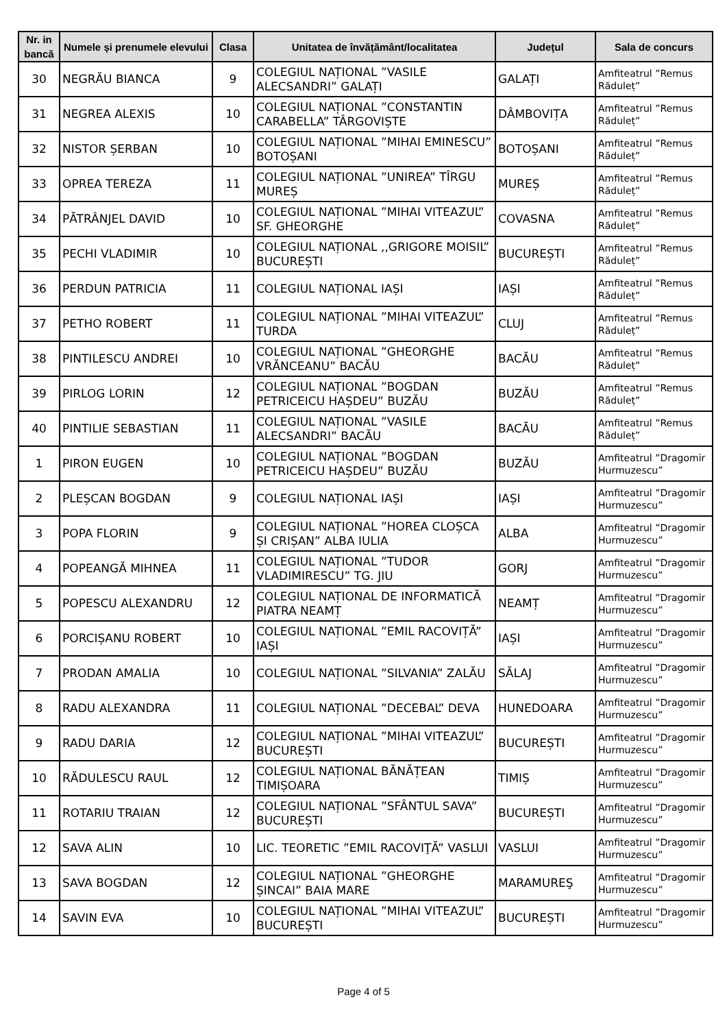| Nr. in bancă | Numele și prenumele elevului | Clasa | Unitatea de învățământ/localitatea | Județul | Sala de concurs |
| --- | --- | --- | --- | --- | --- |
| 30 | NEGRĂU BIANCA | 9 | COLEGIUL NAȚIONAL ”VASILE ALECSANDRI” GALAȚI | GALAȚI | Amfiteatrul ”Remus Răduleț” |
| 31 | NEGREA ALEXIS | 10 | COLEGIUL NAȚIONAL ”CONSTANTIN CARABELLA” TÂRGOVIȘTE | DÂMBOVIȚA | Amfiteatrul ”Remus Răduleț” |
| 32 | NISTOR ȘERBAN | 10 | COLEGIUL NAȚIONAL ”MIHAI EMINESCU” BOTOȘANI | BOTOȘANI | Amfiteatrul ”Remus Răduleț” |
| 33 | OPREA TEREZA | 11 | COLEGIUL NAȚIONAL ”UNIREA” TÎRGU MUREȘ | MUREȘ | Amfiteatrul ”Remus Răduleț” |
| 34 | PĂTRÂNJEL DAVID | 10 | COLEGIUL NAȚIONAL ”MIHAI VITEAZUL” SF. GHEORGHE | COVASNA | Amfiteatrul ”Remus Răduleț” |
| 35 | PECHI VLADIMIR | 10 | COLEGIUL NAȚIONAL ,,GRIGORE MOISIL” BUCUREȘTI | BUCUREȘTI | Amfiteatrul ”Remus Răduleț” |
| 36 | PERDUN PATRICIA | 11 | COLEGIUL NAȚIONAL IAȘI | IAȘI | Amfiteatrul ”Remus Răduleț” |
| 37 | PETHO ROBERT | 11 | COLEGIUL NAȚIONAL ”MIHAI VITEAZUL” TURDA | CLUJ | Amfiteatrul ”Remus Răduleț” |
| 38 | PINTILESCU ANDREI | 10 | COLEGIUL NAȚIONAL ”GHEORGHE VRĂNCEANU” BACĂU | BACĂU | Amfiteatrul ”Remus Răduleț” |
| 39 | PIRLOG LORIN | 12 | COLEGIUL NAȚIONAL ”BOGDAN PETRICEICU HAȘDEU” BUZĂU | BUZĂU | Amfiteatrul ”Remus Răduleț” |
| 40 | PINTILIE SEBASTIAN | 11 | COLEGIUL NAȚIONAL ”VASILE ALECSANDRI” BACĂU | BACĂU | Amfiteatrul ”Remus Răduleț” |
| 1 | PIRON EUGEN | 10 | COLEGIUL NAȚIONAL ”BOGDAN PETRICEICU HAȘDEU” BUZĂU | BUZĂU | Amfiteatrul ”Dragomir Hurmuzescu” |
| 2 | PLEȘCAN BOGDAN | 9 | COLEGIUL NAȚIONAL IAȘI | IAȘI | Amfiteatrul ”Dragomir Hurmuzescu” |
| 3 | POPA FLORIN | 9 | COLEGIUL NAȚIONAL ”HOREA CLOȘCA ȘI CRIȘAN” ALBA IULIA | ALBA | Amfiteatrul ”Dragomir Hurmuzescu” |
| 4 | POPEANGĂ MIHNEA | 11 | COLEGIUL NAȚIONAL ”TUDOR VLADIMIRESCU” TG. JIU | GORJ | Amfiteatrul ”Dragomir Hurmuzescu” |
| 5 | POPESCU ALEXANDRU | 12 | COLEGIUL NAȚIONAL DE INFORMATICĂ PIATRA NEAMȚ | NEAMȚ | Amfiteatrul ”Dragomir Hurmuzescu” |
| 6 | PORCIȘANU ROBERT | 10 | COLEGIUL NAȚIONAL ”EMIL RACOVIȚĂ” IAȘI | IAȘI | Amfiteatrul ”Dragomir Hurmuzescu” |
| 7 | PRODAN AMALIA | 10 | COLEGIUL NAȚIONAL ”SILVANIA” ZALĂU | SĂLAJ | Amfiteatrul ”Dragomir Hurmuzescu” |
| 8 | RADU ALEXANDRA | 11 | COLEGIUL NAȚIONAL ”DECEBAL” DEVA | HUNEDOARA | Amfiteatrul ”Dragomir Hurmuzescu” |
| 9 | RADU DARIA | 12 | COLEGIUL NAȚIONAL ”MIHAI VITEAZUL” BUCUREȘTI | BUCUREȘTI | Amfiteatrul ”Dragomir Hurmuzescu” |
| 10 | RĂDULESCU RAUL | 12 | COLEGIUL NAȚIONAL BĂNĂȚEAN TIMIȘOARA | TIMIȘ | Amfiteatrul ”Dragomir Hurmuzescu” |
| 11 | ROTARIU TRAIAN | 12 | COLEGIUL NAȚIONAL ”SFÂNTUL SAVA” BUCUREȘTI | BUCUREȘTI | Amfiteatrul ”Dragomir Hurmuzescu” |
| 12 | SAVA ALIN | 10 | LIC. TEORETIC ”EMIL RACOVIŢĂ” VASLUI | VASLUI | Amfiteatrul ”Dragomir Hurmuzescu” |
| 13 | SAVA BOGDAN | 12 | COLEGIUL NAȚIONAL ”GHEORGHE ȘINCAI” BAIA MARE | MARAMUREŞ | Amfiteatrul ”Dragomir Hurmuzescu” |
| 14 | SAVIN EVA | 10 | COLEGIUL NAȚIONAL ”MIHAI VITEAZUL” BUCUREȘTI | BUCUREȘTI | Amfiteatrul ”Dragomir Hurmuzescu” |
Page 4 of 5